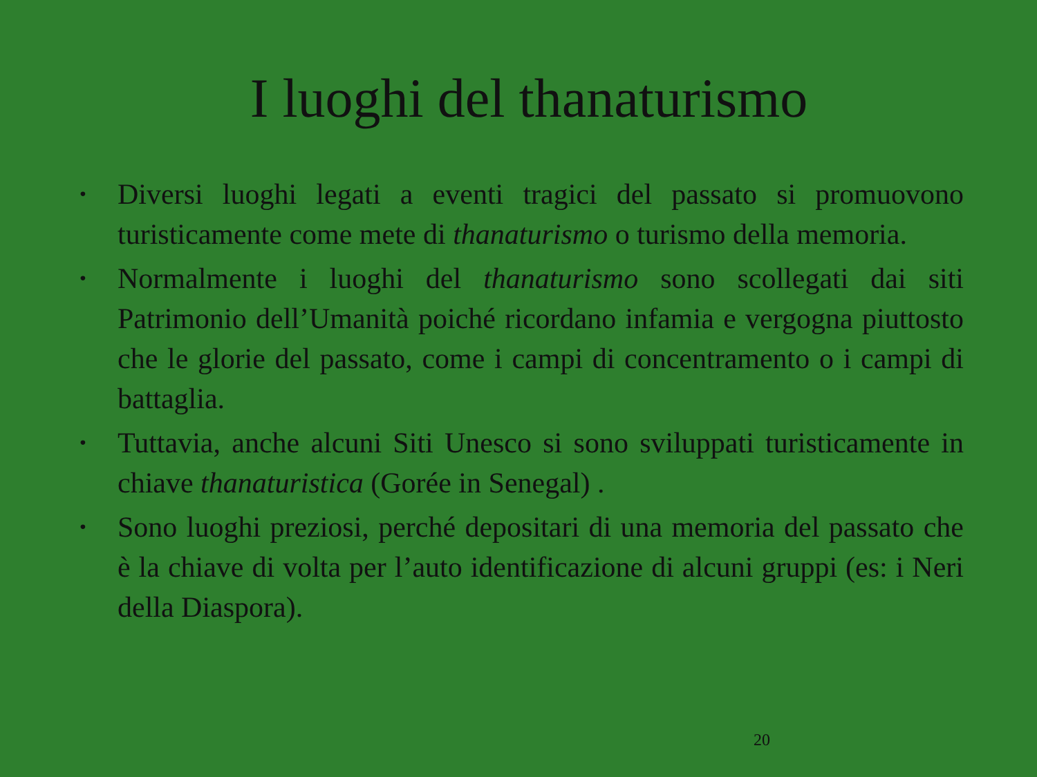I luoghi del thanaturismo
• Diversi luoghi legati a eventi tragici del passato si promuovono turisticamente come mete di thanaturismo o turismo della memoria.
• Normalmente i luoghi del thanaturismo sono scollegati dai siti Patrimonio dell’Umanità poiché ricordano infamia e vergogna piuttosto che le glorie del passato, come i campi di concentramento o i campi di battaglia.
• Tuttavia, anche alcuni Siti Unesco si sono sviluppati turisticamente in chiave thanaturistica (Gorée in Senegal) .
• Sono luoghi preziosi, perché depositari di una memoria del passato che è la chiave di volta per l’auto identificazione di alcuni gruppi (es: i Neri della Diaspora).
20